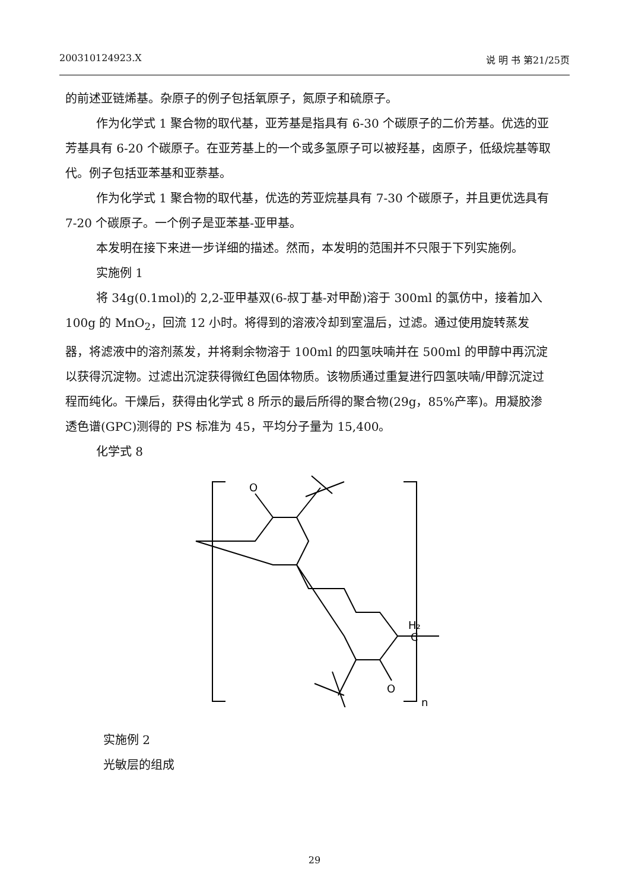200310124923.X 说 明 书 第21/25页
的前述亚链烯基。杂原子的例子包括氧原子，氮原子和硫原子。
作为化学式 1 聚合物的取代基，亚芳基是指具有 6-30 个碳原子的二价芳基。优选的亚芳基具有 6-20 个碳原子。在亚芳基上的一个或多氢原子可以被羟基，卤原子，低级烷基等取代。例子包括亚苯基和亚萘基。
作为化学式 1 聚合物的取代基，优选的芳亚烷基具有 7-30 个碳原子，并且更优选具有 7-20 个碳原子。一个例子是亚苯基-亚甲基。
本发明在接下来进一步详细的描述。然而，本发明的范围并不只限于下列实施例。
实施例 1
将 34g(0.1mol)的 2,2-亚甲基双(6-叔丁基-对甲酚)溶于 300ml 的氯仿中，接着加入 100g 的 MnO<sub>2</sub>，回流 12 小时。将得到的溶液冷却到室温后，过滤。通过使用旋转蒸发器，将滤液中的溶剂蒸发，并将剩余物溶于 100ml 的四氢呋喃并在 500ml 的甲醇中再沉淀以获得沉淀物。过滤出沉淀获得微红色固体物质。该物质通过重复进行四氢呋喃/甲醇沉淀过程而纯化。干燥后，获得由化学式 8 所示的最后所得的聚合物(29g，85%产率)。用凝胶渗透色谱(GPC)测得的 PS 标准为 45，平均分子量为 15,400。
化学式 8
O
O
H₂
C
n
实施例 2
光敏层的组成
29